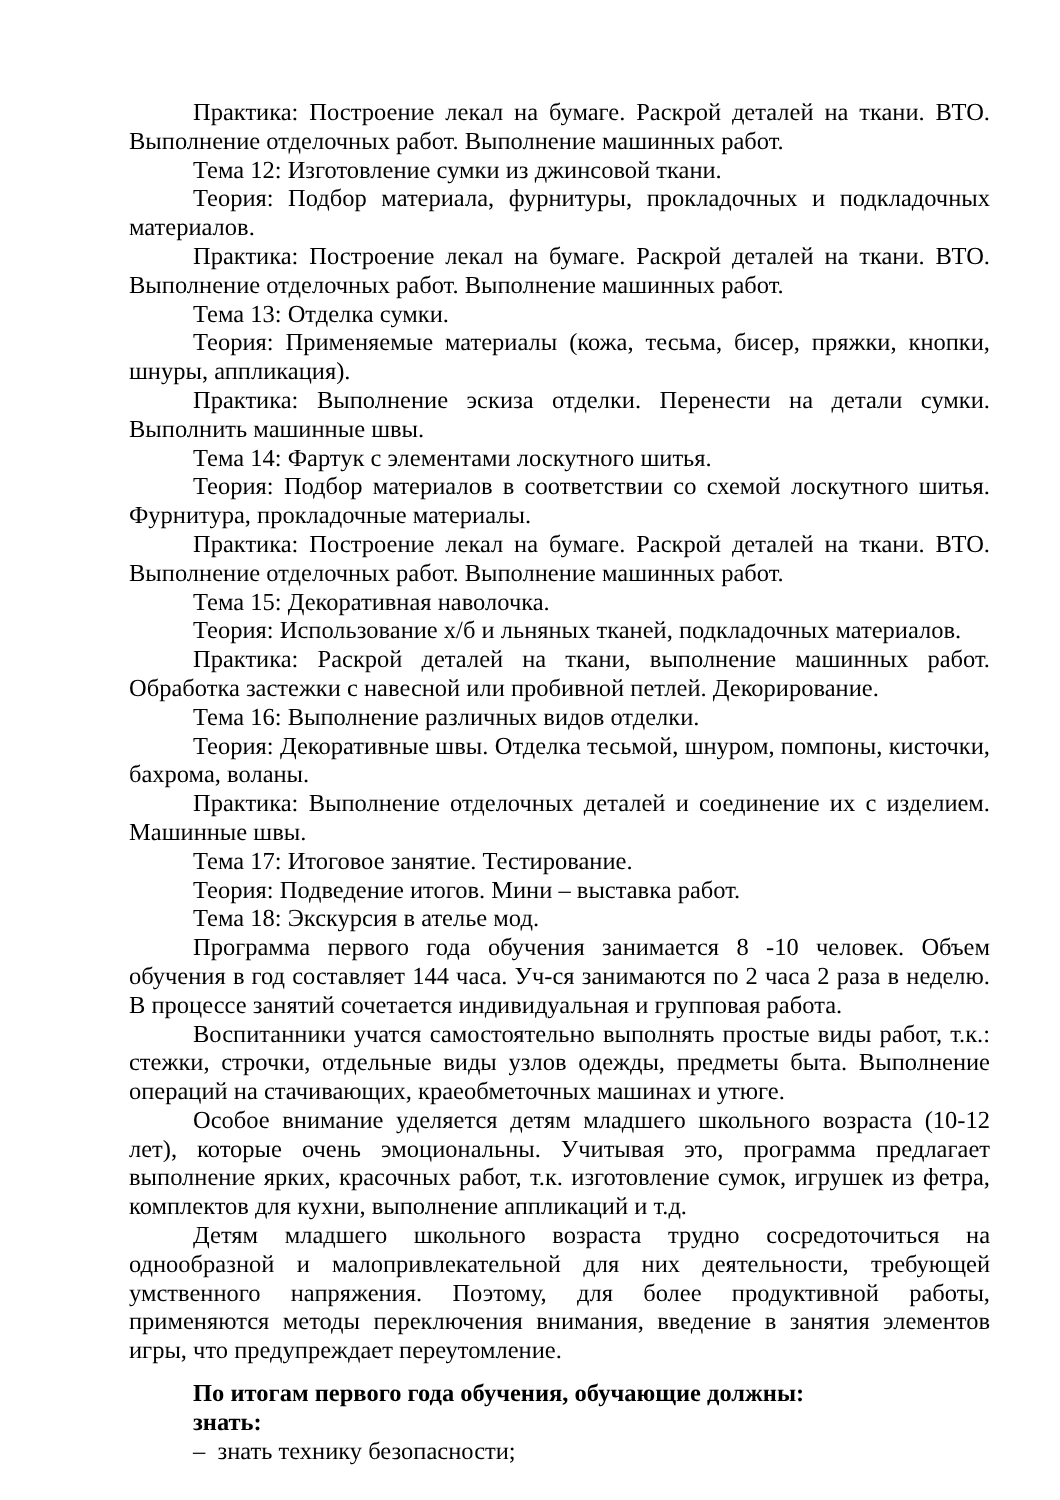Практика: Построение лекал на бумаге. Раскрой деталей на ткани. ВТО. Выполнение отделочных работ. Выполнение машинных работ.
Тема 12: Изготовление сумки из джинсовой ткани.
Теория: Подбор материала, фурнитуры, прокладочных и подкладочных материалов.
Практика: Построение лекал на бумаге. Раскрой деталей на ткани. ВТО. Выполнение отделочных работ. Выполнение машинных работ.
Тема 13: Отделка сумки.
Теория: Применяемые материалы (кожа, тесьма, бисер, пряжки, кнопки, шнуры, аппликация).
Практика: Выполнение эскиза отделки. Перенести на детали сумки. Выполнить машинные швы.
Тема 14: Фартук с элементами лоскутного шитья.
Теория: Подбор материалов в соответствии со схемой лоскутного шитья. Фурнитура, прокладочные материалы.
Практика: Построение лекал на бумаге. Раскрой деталей на ткани. ВТО. Выполнение отделочных работ. Выполнение машинных работ.
Тема 15: Декоративная наволочка.
Теория: Использование х/б и льняных тканей, подкладочных материалов.
Практика: Раскрой деталей на ткани, выполнение машинных работ. Обработка застежки с навесной или пробивной петлей. Декорирование.
Тема 16: Выполнение различных видов отделки.
Теория: Декоративные швы. Отделка тесьмой, шнуром, помпоны, кисточки, бахрома, воланы.
Практика: Выполнение отделочных деталей и соединение их с изделием. Машинные швы.
Тема 17: Итоговое занятие. Тестирование.
Теория: Подведение итогов. Мини – выставка работ.
Тема 18: Экскурсия в ателье мод.
Программа первого года обучения занимается 8 -10 человек. Объем обучения в год составляет 144 часа. Уч-ся занимаются по 2 часа 2 раза в неделю. В процессе занятий сочетается индивидуальная и групповая работа.
Воспитанники учатся самостоятельно выполнять простые виды работ, т.к.: стежки, строчки, отдельные виды узлов одежды, предметы быта. Выполнение операций на стачивающих, краеобметочных машинах и утюге.
Особое внимание уделяется детям младшего школьного возраста (10-12 лет), которые очень эмоциональны. Учитывая это, программа предлагает выполнение ярких, красочных работ, т.к. изготовление сумок, игрушек из фетра, комплектов для кухни, выполнение аппликаций и т.д.
Детям младшего школьного возраста трудно сосредоточиться на однообразной и малопривлекательной для них деятельности, требующей умственного напряжения. Поэтому, для более продуктивной работы, применяются методы переключения внимания, введение в занятия элементов игры, что предупреждает переутомление.
По итогам первого года обучения, обучающие должны:
знать:
– знать технику безопасности;